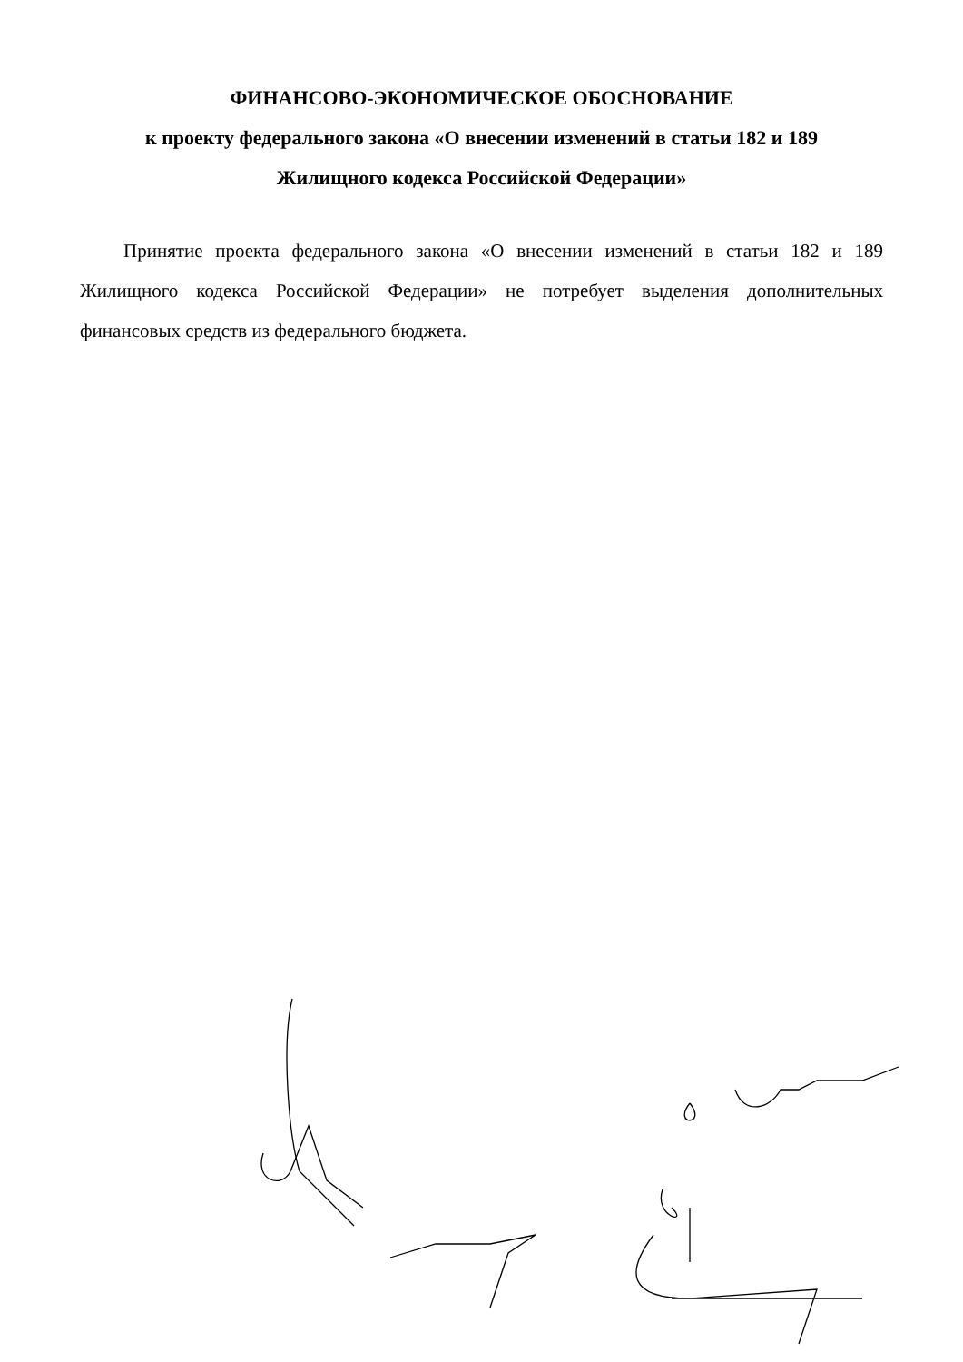ФИНАНСОВО-ЭКОНОМИЧЕСКОЕ ОБОСНОВАНИЕ
к проекту федерального закона «О внесении изменений в статьи 182 и 189
Жилищного кодекса Российской Федерации»
Принятие проекта федерального закона «О внесении изменений в статьи 182 и 189 Жилищного кодекса Российской Федерации» не потребует выделения дополнительных финансовых средств из федерального бюджета.